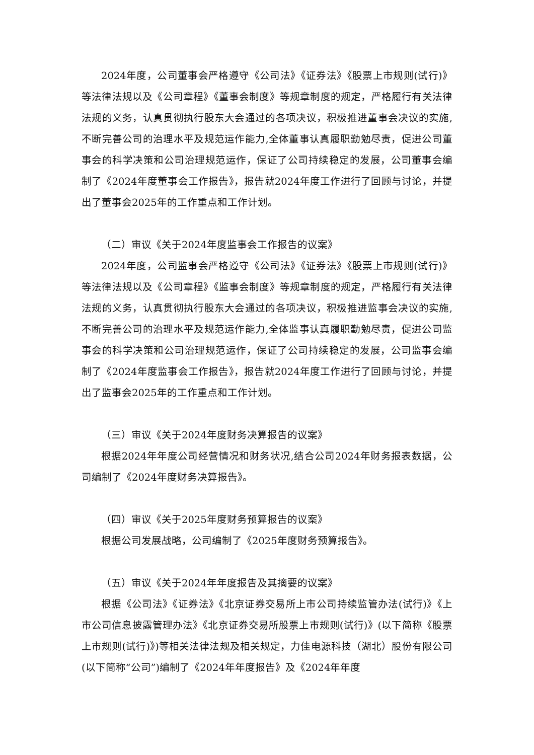2024年度，公司董事会严格遵守《公司法》《证券法》《股票上市规则(试行)》等法律法规以及《公司章程》《董事会制度》等规章制度的规定，严格履行有关法律法规的义务，认真贯彻执行股东大会通过的各项决议，积极推进董事会决议的实施,不断完善公司的治理水平及规范运作能力,全体董事认真履职勤勉尽责，促进公司董事会的科学决策和公司治理规范运作，保证了公司持续稳定的发展，公司董事会编制了《2024年度董事会工作报告》，报告就2024年度工作进行了回顾与讨论，并提出了董事会2025年的工作重点和工作计划。
（二）审议《关于2024年度监事会工作报告的议案》
2024年度，公司监事会严格遵守《公司法》《证券法》《股票上市规则(试行)》等法律法规以及《公司章程》《监事会制度》等规章制度的规定，严格履行有关法律法规的义务，认真贯彻执行股东大会通过的各项决议，积极推进监事会决议的实施,不断完善公司的治理水平及规范运作能力,全体监事认真履职勤勉尽责，促进公司监事会的科学决策和公司治理规范运作，保证了公司持续稳定的发展，公司监事会编制了《2024年度监事会工作报告》，报告就2024年度工作进行了回顾与讨论，并提出了监事会2025年的工作重点和工作计划。
（三）审议《关于2024年度财务决算报告的议案》
根据2024年年度公司经营情况和财务状况,结合公司2024年财务报表数据，公司编制了《2024年度财务决算报告》。
（四）审议《关于2025年度财务预算报告的议案》
根据公司发展战略，公司编制了《2025年度财务预算报告》。
（五）审议《关于2024年年度报告及其摘要的议案》
根据《公司法》《证券法》《北京证券交易所上市公司持续监管办法(试行)》《上市公司信息披露管理办法》《北京证券交易所股票上市规则(试行)》(以下简称《股票上市规则(试行)》)等相关法律法规及相关规定，力佳电源科技（湖北）股份有限公司(以下简称“公司”)编制了《2024年年度报告》及《2024年年度